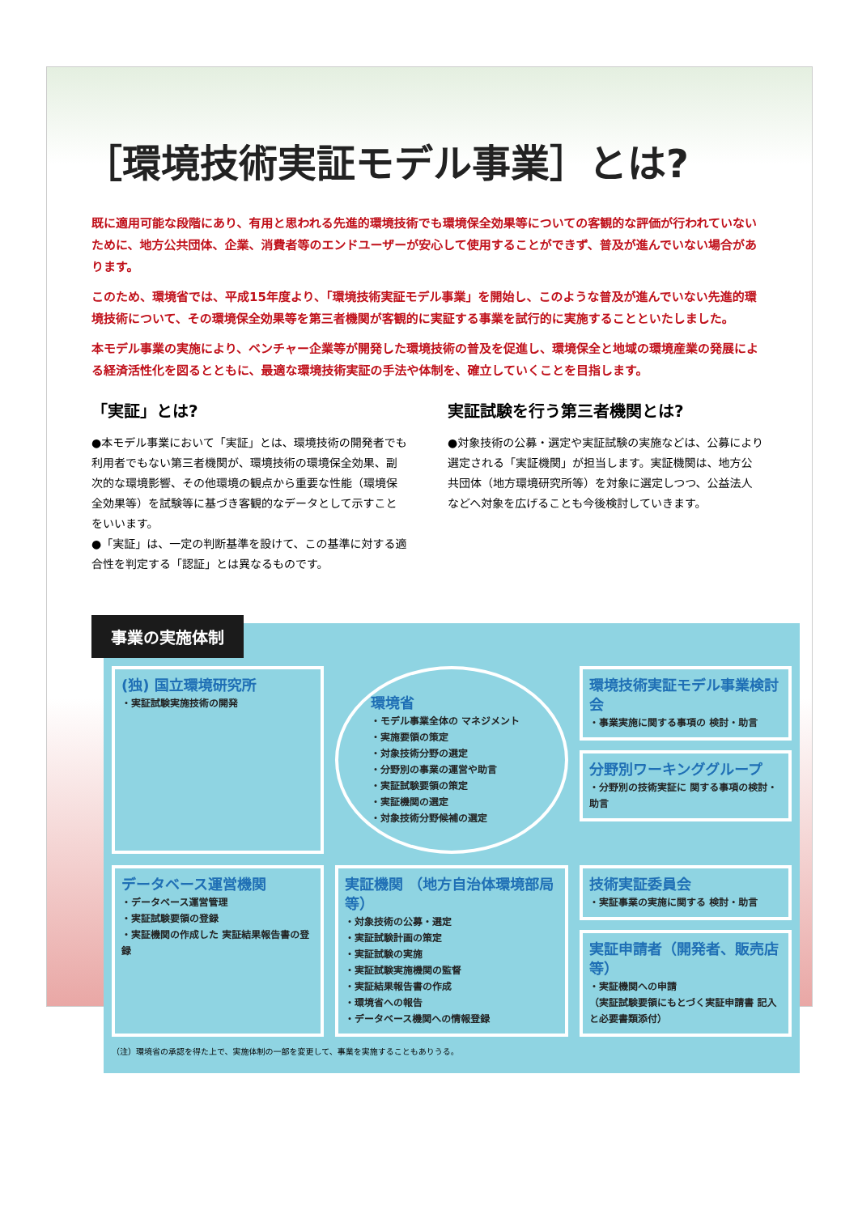［環境技術実証モデル事業］とは?
既に適用可能な段階にあり、有用と思われる先進的環境技術でも環境保全効果等についての客観的な評価が行われていないために、地方公共団体、企業、消費者等のエンドユーザーが安心して使用することができず、普及が進んでいない場合があります。
このため、環境省では、平成15年度より、「環境技術実証モデル事業」を開始し、このような普及が進んでいない先進的環境技術について、その環境保全効果等を第三者機関が客観的に実証する事業を試行的に実施することといたしました。
本モデル事業の実施により、ベンチャー企業等が開発した環境技術の普及を促進し、環境保全と地域の環境産業の発展による経済活性化を図るとともに、最適な環境技術実証の手法や体制を、確立していくことを目指します。
「実証」とは?
●本モデル事業において「実証」とは、環境技術の開発者でも利用者でもない第三者機関が、環境技術の環境保全効果、副次的な環境影響、その他環境の観点から重要な性能（環境保全効果等）を試験等に基づき客観的なデータとして示すことをいいます。
●「実証」は、一定の判断基準を設けて、この基準に対する適合性を判定する「認証」とは異なるものです。
実証試験を行う第三者機関とは?
●対象技術の公募・選定や実証試験の実施などは、公募により選定される「実証機関」が担当します。実証機関は、地方公共団体（地方環境研究所等）を対象に選定しつつ、公益法人などへ対象を広げることも今後検討していきます。
事業の実施体制
(独) 国立環境研究所
・実証試験実施技術の開発
環境省
・モデル事業全体の マネジメント
・実施要領の策定
・対象技術分野の選定
・分野別の事業の運営や助言
・実証試験要領の策定
・実証機関の選定
・対象技術分野候補の選定
環境技術実証モデル事業検討会
・事業実施に関する事項の 検討・助言
分野別ワーキンググループ
・分野別の技術実証に 関する事項の検討・助言
データベース運営機関
・データベース運営管理
・実証試験要領の登録
・実証機関の作成した 実証結果報告書の登録
実証機関 （地方自治体環境部局等）
・対象技術の公募・選定
・実証試験計画の策定
・実証試験の実施
・実証試験実施機関の監督
・実証結果報告書の作成
・環境省への報告
・データベース機関への情報登録
技術実証委員会
・実証事業の実施に関する 検討・助言
実証申請者（開発者、販売店等）
・実証機関への申請
（実証試験要領にもとづく実証申請書 記入と必要書類添付）
（注）環境省の承認を得た上で、実施体制の一部を変更して、事業を実施することもありうる。